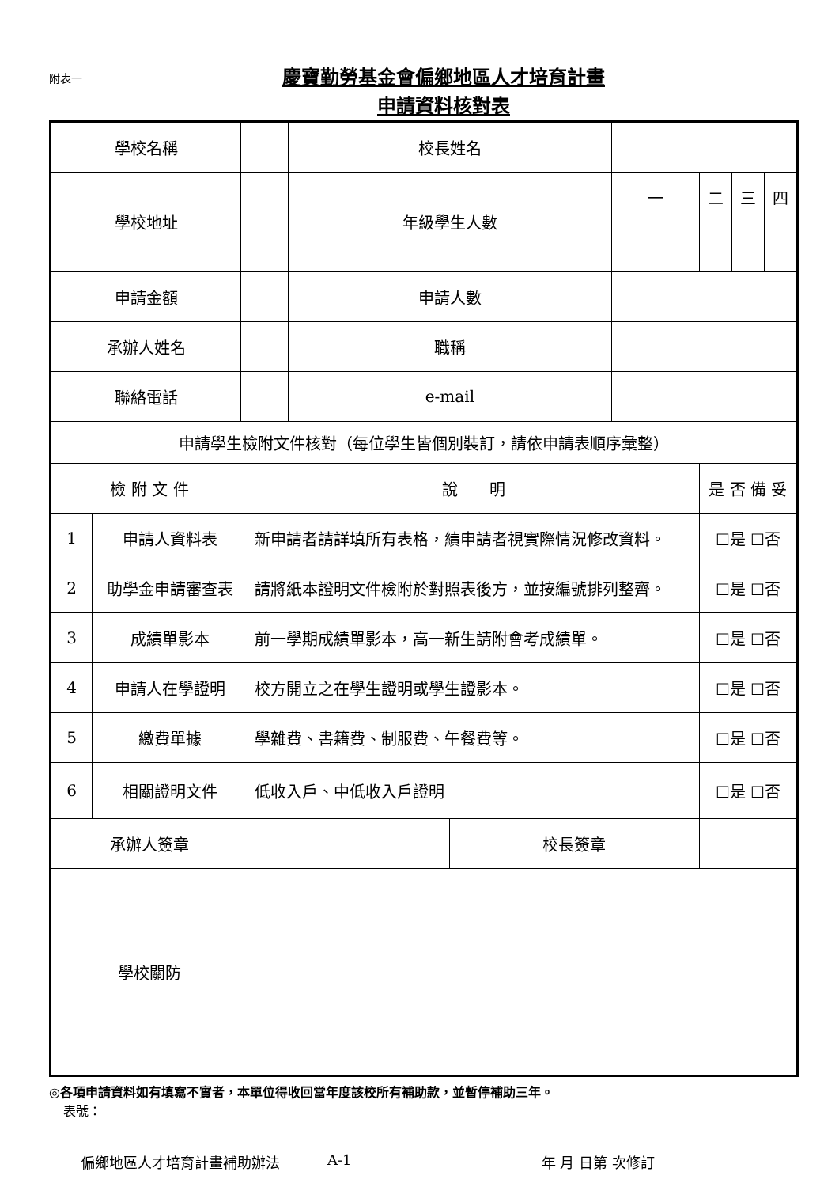附表一
慶寶勤勞基金會偏鄉地區人才培育計畫
申請資料核對表
| 學校名稱 | | | | 校長姓名 | | | | | |
| 學校地址 | | | | 年級學生人數 | | 一 | 二 | 三 | 四 |
| 申請金額 | | | | 申請人數 | | | | | |
| 承辦人姓名 | | | | 職稱 | | | | | |
| 聯絡電話 | | | | e-mail | | | | | |
| 申請學生檢附文件核對（每位學生皆個別裝訂，請依申請表順序彙整） | | | | | | | | | |
| 檢 附 文 件 | | | 說 明 | | | | 是 否 備 妥 | | |
| 1 | 申請人資料表 | | 新申請者請詳填所有表格，續申請者視實際情況修改資料。 | | | | ☐是 ☐否 | | |
| 2 | 助學金申請審查表 | | 請將紙本證明文件檢附於對照表後方，並按編號排列整齊。 | | | | ☐是 ☐否 | | |
| 3 | 成績單影本 | | 前一學期成績單影本，高一新生請附會考成績單。 | | | | ☐是 ☐否 | | |
| 4 | 申請人在學證明 | | 校方開立之在學生證明或學生證影本。 | | | | ☐是 ☐否 | | |
| 5 | 繳費單據 | | 學雜費、書籍費、制服費、午餐費等。 | | | | ☐是 ☐否 | | |
| 6 | 相關證明文件 | | 低收入戶、中低收入戶證明 | | | | ☐是 ☐否 | | |
| 承辦人簽章 | | | | | 校長簽章 | | | | |
| 學校關防 | | | | | | | | | |
◎各項申請資料如有填寫不實者，本單位得收回當年度該校所有補助款，並暫停補助三年。
表號：
偏鄉地區人才培育計畫補助辦法 A-1 年 月 日第 次修訂